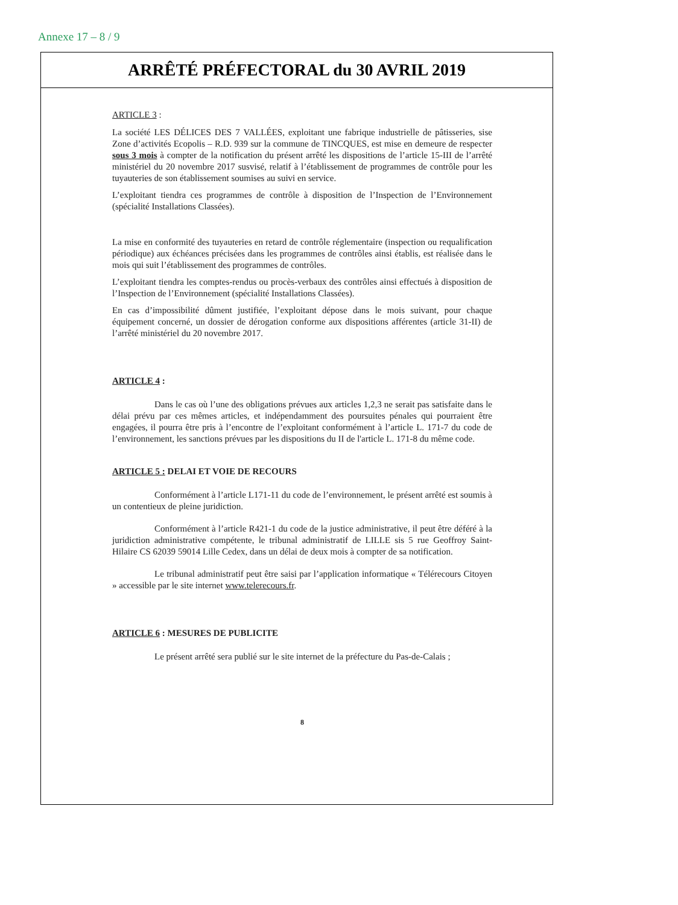Annexe 17 – 8 / 9
ARRÊTÉ PRÉFECTORAL du 30 AVRIL 2019
ARTICLE 3 :
La société LES DÉLICES DES 7 VALLÉES, exploitant une fabrique industrielle de pâtisseries, sise Zone d’activités Ecopolis – R.D. 939 sur la commune de TINCQUES, est mise en demeure de respecter sous 3 mois à compter de la notification du présent arrêté les dispositions de l’article 15-III de l’arrêté ministériel du 20 novembre 2017 susvisé, relatif à l’établissement de programmes de contrôle pour les tuyauteries de son établissement soumises au suivi en service.
L’exploitant tiendra ces programmes de contrôle à disposition de l’Inspection de l’Environnement (spécialité Installations Classées).
La mise en conformité des tuyauteries en retard de contrôle réglementaire (inspection ou requalification périodique) aux échéances précisées dans les programmes de contrôles ainsi établis, est réalisée dans le mois qui suit l’établissement des programmes de contrôles.
L’exploitant tiendra les comptes-rendus ou procès-verbaux des contrôles ainsi effectués à disposition de l’Inspection de l’Environnement (spécialité Installations Classées).
En cas d’impossibilité dûment justifiée, l’exploitant dépose dans le mois suivant, pour chaque équipement concerné, un dossier de dérogation conforme aux dispositions afférentes (article 31-II) de l’arrêté ministériel du 20 novembre 2017.
ARTICLE 4 :
Dans le cas où l’une des obligations prévues aux articles 1,2,3 ne serait pas satisfaite dans le délai prévu par ces mêmes articles, et indépendamment des poursuites pénales qui pourraient être engagées, il pourra être pris à l’encontre de l’exploitant conformément à l’article L. 171-7 du code de l’environnement, les sanctions prévues par les dispositions du II de l'article L. 171-8 du même code.
ARTICLE 5 : DELAI ET VOIE DE RECOURS
Conformément à l’article L171-11 du code de l’environnement, le présent arrêté est soumis à un contentieux de pleine juridiction.
Conformément à l’article R421-1 du code de la justice administrative, il peut être déféré à la juridiction administrative compétente, le tribunal administratif de LILLE sis 5 rue Geoffroy Saint-Hilaire CS 62039 59014 Lille Cedex, dans un délai de deux mois à compter de sa notification.
Le tribunal administratif peut être saisi par l’application informatique « Télérecours Citoyen » accessible par le site internet www.telerecours.fr.
ARTICLE 6 : MESURES DE PUBLICITE
Le présent arrêté sera publié sur le site internet de la préfecture du Pas-de-Calais ;
8